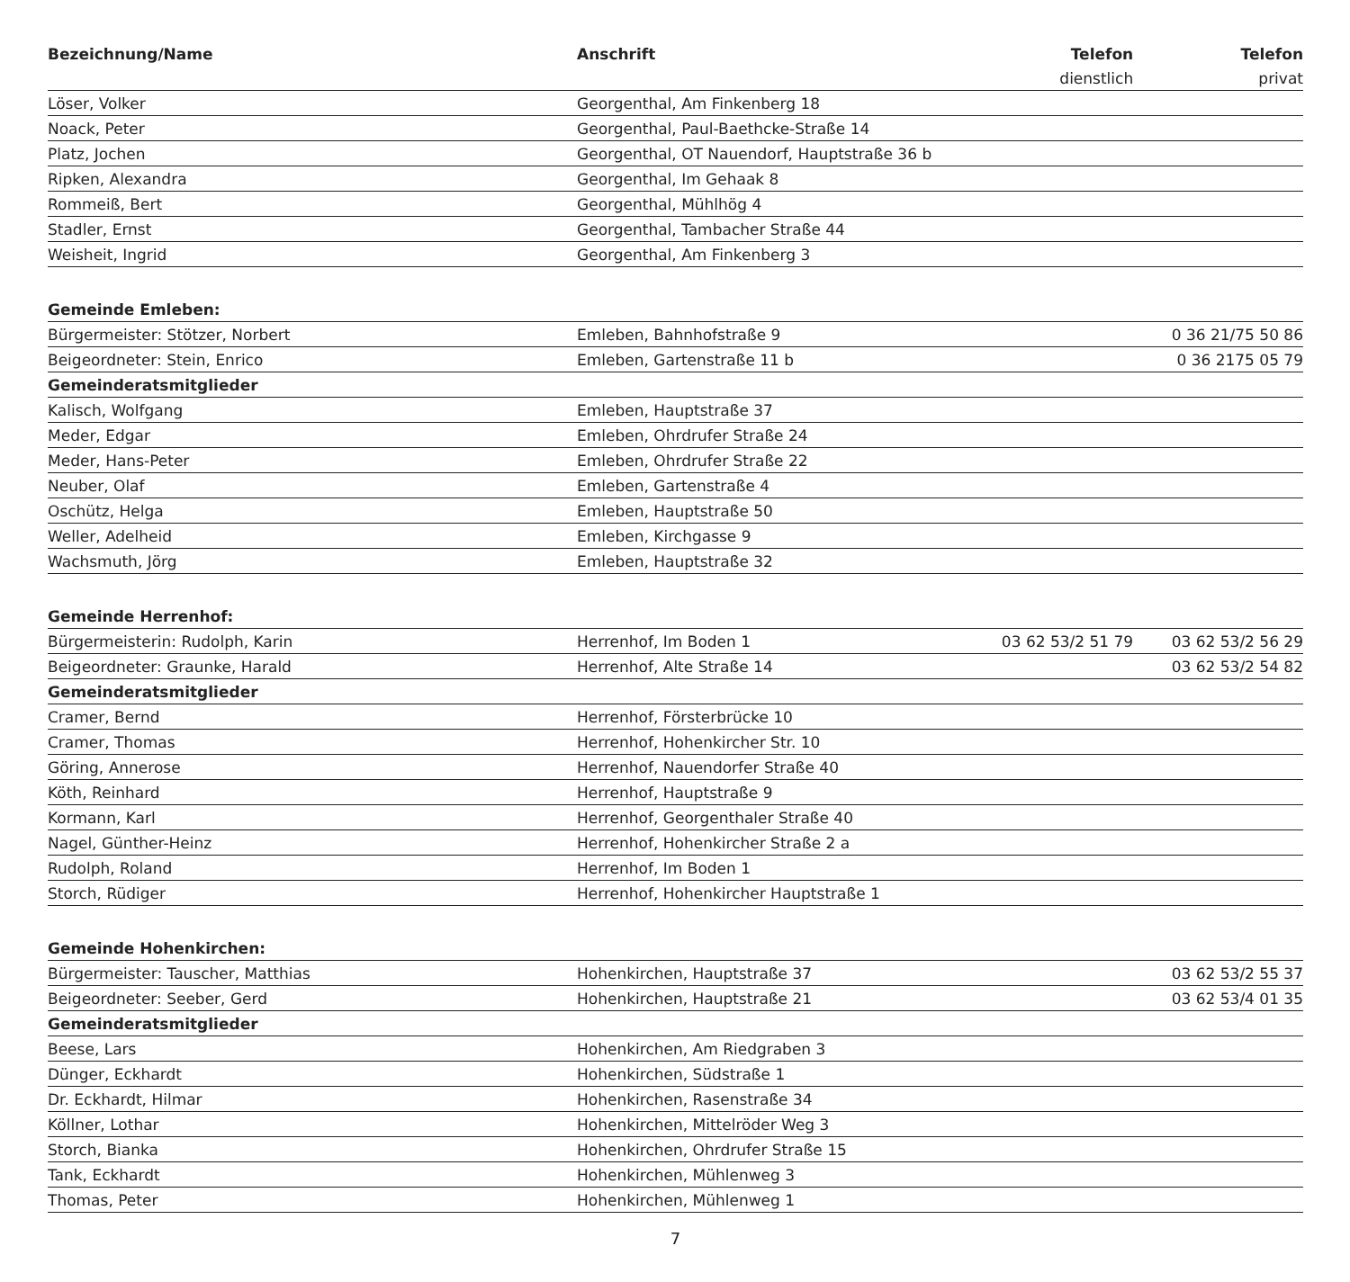| Bezeichnung/Name | Anschrift | Telefon | Telefon |
| --- | --- | --- | --- |
| | | dienstlich | privat |
| Löser, Volker | Georgenthal, Am Finkenberg 18 | | |
| Noack, Peter | Georgenthal, Paul-Baethcke-Straße 14 | | |
| Platz, Jochen | Georgenthal, OT Nauendorf, Hauptstraße 36 b | | |
| Ripken, Alexandra | Georgenthal, Im Gehaak 8 | | |
| Rommeiß, Bert | Georgenthal, Mühlhög 4 | | |
| Stadler, Ernst | Georgenthal, Tambacher Straße 44 | | |
| Weisheit, Ingrid | Georgenthal, Am Finkenberg 3 | | |
| Gemeinde Emleben: | | | |
| Bürgermeister: Stötzer, Norbert | Emleben, Bahnhofstraße 9 | | 0 36 21/75 50 86 |
| Beigeordneter: Stein, Enrico | Emleben, Gartenstraße 11 b | | 0 36 2175 05 79 |
| Gemeinderatsmitglieder | | | |
| Kalisch, Wolfgang | Emleben, Hauptstraße 37 | | |
| Meder, Edgar | Emleben, Ohrdrufer Straße 24 | | |
| Meder, Hans-Peter | Emleben, Ohrdrufer Straße 22 | | |
| Neuber, Olaf | Emleben, Gartenstraße 4 | | |
| Oschütz, Helga | Emleben, Hauptstraße 50 | | |
| Weller, Adelheid | Emleben, Kirchgasse 9 | | |
| Wachsmuth, Jörg | Emleben, Hauptstraße 32 | | |
| Gemeinde Herrenhof: | | | |
| Bürgermeisterin: Rudolph, Karin | Herrenhof, Im Boden 1 | 03 62 53/2 51 79 | 03 62 53/2 56 29 |
| Beigeordneter: Graunke, Harald | Herrenhof, Alte Straße 14 | | 03 62 53/2 54 82 |
| Gemeinderatsmitglieder | | | |
| Cramer, Bernd | Herrenhof, Försterbrücke 10 | | |
| Cramer, Thomas | Herrenhof, Hohenkircher Str. 10 | | |
| Göring, Annerose | Herrenhof, Nauendorfer Straße 40 | | |
| Köth, Reinhard | Herrenhof, Hauptstraße 9 | | |
| Kormann, Karl | Herrenhof, Georgenthaler Straße 40 | | |
| Nagel, Günther-Heinz | Herrenhof, Hohenkircher Straße 2 a | | |
| Rudolph, Roland | Herrenhof, Im Boden 1 | | |
| Storch, Rüdiger | Herrenhof, Hohenkircher Hauptstraße 1 | | |
| Gemeinde Hohenkirchen: | | | |
| Bürgermeister: Tauscher, Matthias | Hohenkirchen, Hauptstraße 37 | | 03 62 53/2 55 37 |
| Beigeordneter: Seeber, Gerd | Hohenkirchen, Hauptstraße 21 | | 03 62 53/4 01 35 |
| Gemeinderatsmitglieder | | | |
| Beese, Lars | Hohenkirchen, Am Riedgraben 3 | | |
| Dünger, Eckhardt | Hohenkirchen, Südstraße 1 | | |
| Dr. Eckhardt, Hilmar | Hohenkirchen, Rasenstraße 34 | | |
| Köllner, Lothar | Hohenkirchen, Mittelröder Weg 3 | | |
| Storch, Bianka | Hohenkirchen, Ohrdrufer Straße 15 | | |
| Tank, Eckhardt | Hohenkirchen, Mühlenweg 3 | | |
| Thomas, Peter | Hohenkirchen, Mühlenweg 1 | | |
7